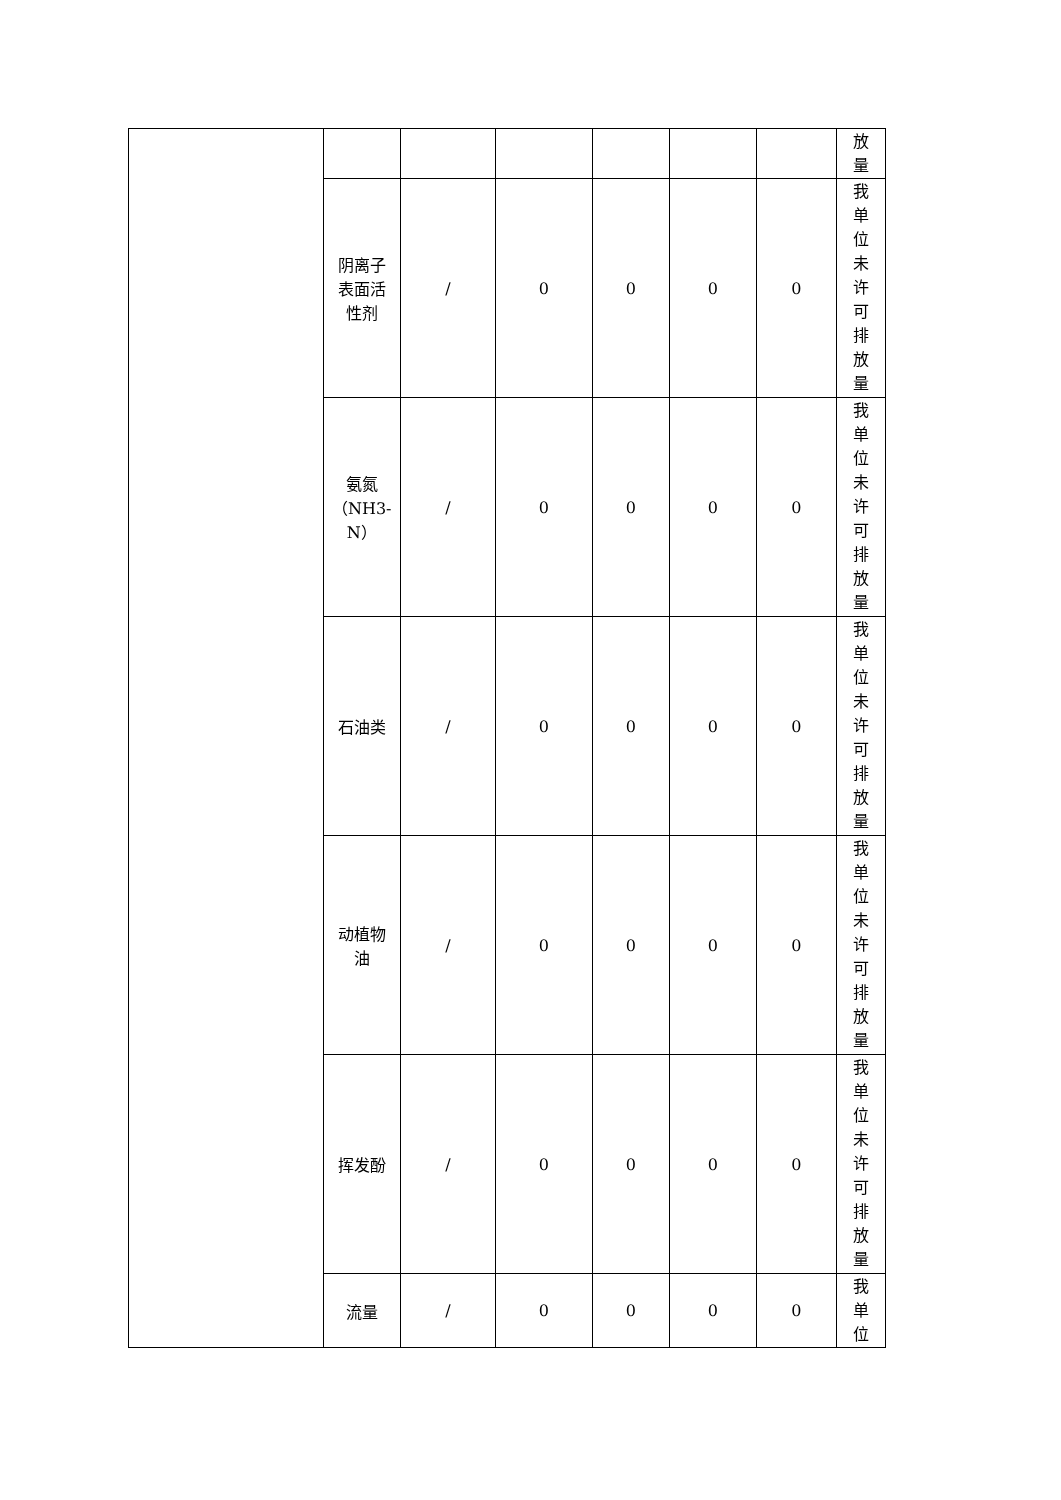| | | | | | | | 放 量 |
| | 阴离子 表面活 性剂 | / | 0 | 0 | 0 | 0 | 我 单 位 未 许 可 排 放 量 |
| | 氨氮 （NH3- N） | / | 0 | 0 | 0 | 0 | 我 单 位 未 许 可 排 放 量 |
| | 石油类 | / | 0 | 0 | 0 | 0 | 我 单 位 未 许 可 排 放 量 |
| | 动植物 油 | / | 0 | 0 | 0 | 0 | 我 单 位 未 许 可 排 放 量 |
| | 挥发酚 | / | 0 | 0 | 0 | 0 | 我 单 位 未 许 可 排 放 量 |
| | 流量 | / | 0 | 0 | 0 | 0 | 我 单 位 |